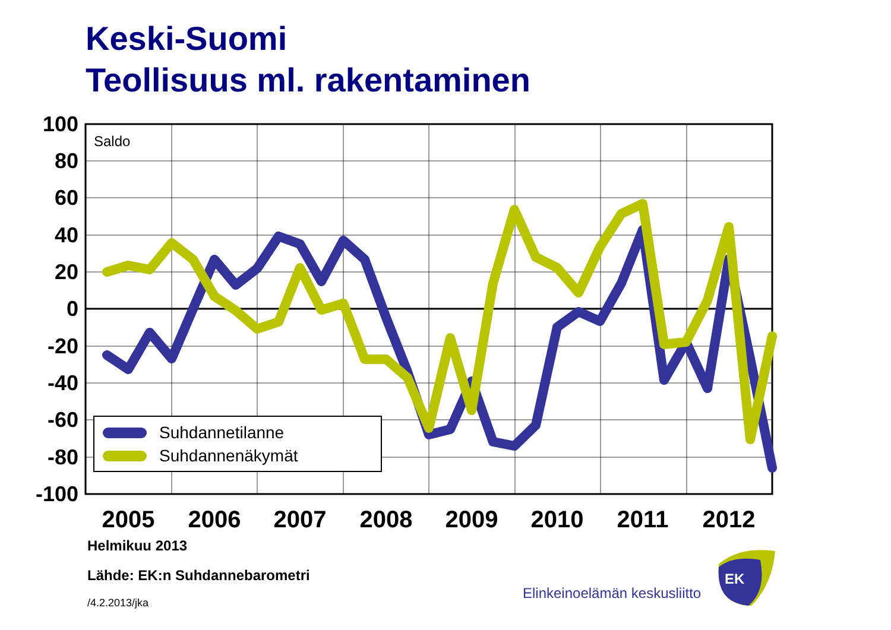Keski-Suomi
Teollisuus ml. rakentaminen
Saldo
100
80
60
40
20
0
-20
-40
-60
-80
-100
2005
2006
2007
2008
2009
2010
2011
2012
Suhdannetilanne
Suhdannenäkymät
Helmikuu 2013
Lähde: EK:n Suhdannebarometri
/4.2.2013/jka
Elinkeinoelämän keskusliitto
EK